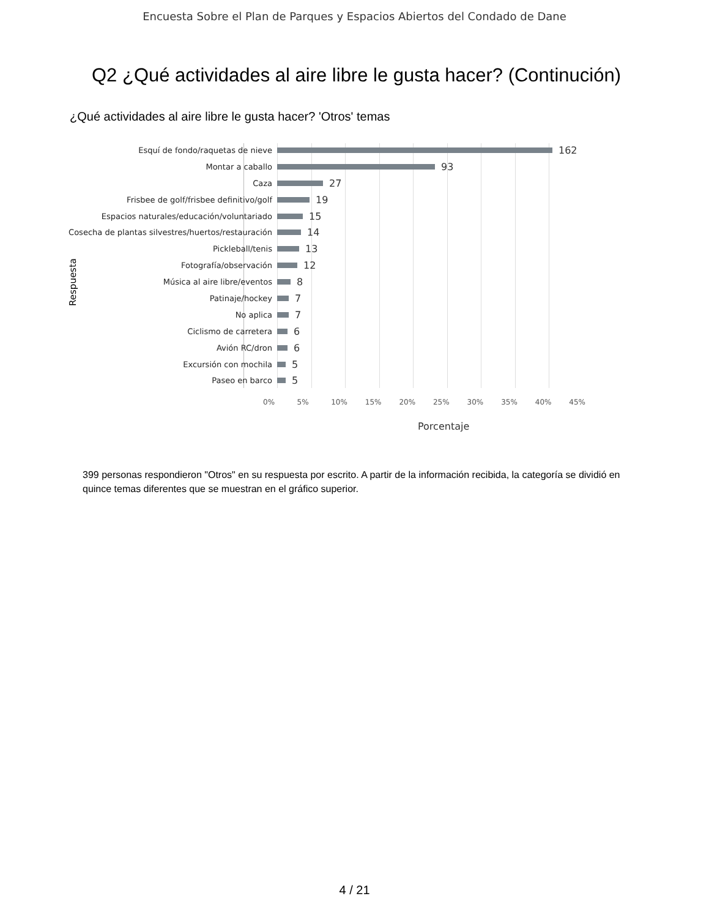Encuesta Sobre el Plan de Parques y Espacios Abiertos del Condado de Dane
Q2 ¿Qué actividades al aire libre le gusta hacer? (Continución)
¿Qué actividades al aire libre le gusta hacer? 'Otros' temas
Respuesta
Esquí de fondo/raquetas de nieve 162
Montar a caballo 93
Caza 27
Frisbee de golf/frisbee definitivo/golf 19
Espacios naturales/educación/voluntariado 15
Cosecha de plantas silvestres/huertos/restauración 14
Pickleball/tenis 13
Fotografía/observación 12
Música al aire libre/eventos 8
Patinaje/hockey 7
No aplica 7
Ciclismo de carretera 6
Avión RC/dron 6
Excursión con mochila 5
Paseo en barco 5
0% 5% 10% 15% 20% 25% 30% 35% 40% 45%
Porcentaje
399 personas respondieron "Otros" en su respuesta por escrito. A partir de la información recibida, la categoría se dividió en quince temas diferentes que se muestran en el gráfico superior.
4 / 21